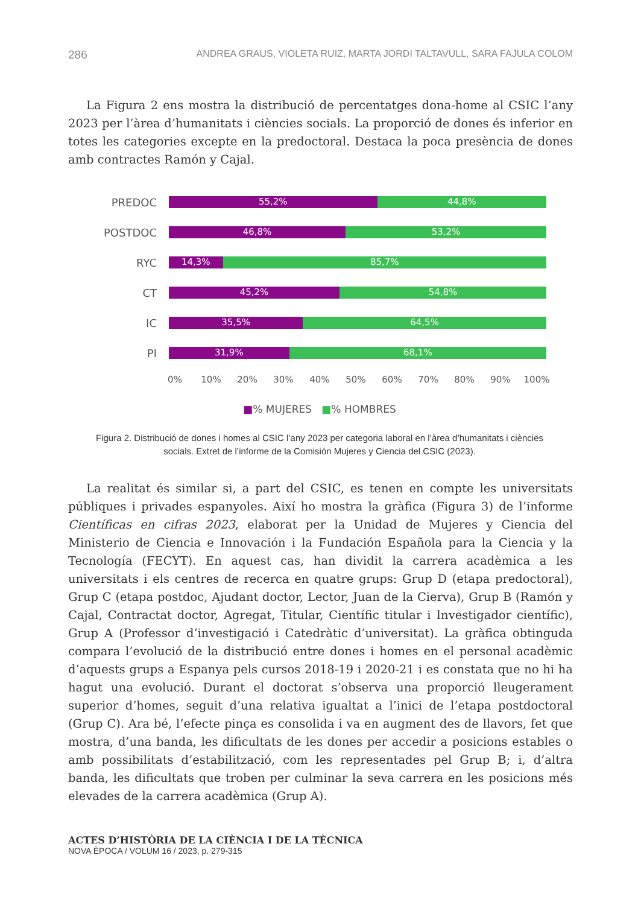286 ANDREA GRAUS, VIOLETA RUIZ, MARTA JORDI TALTAVULL, SARA FAJULA COLOM
La Figura 2 ens mostra la distribució de percentatges dona-home al CSIC l’any 2023 per l’àrea d’humanitats i ciències socials. La proporció de dones és inferior en totes les categories excepte en la predoctoral. Destaca la poca presència de dones amb contractes Ramón y Cajal.
PREDOC
55,2% 44,8%
POSTDOC
46,8% 53,2%
RYC
14,3% 85,7%
CT
45,2% 54,8%
IC
35,5% 64,5%
PI
31,9% 68,1%
0% 10% 20% 30% 40% 50% 60% 70% 80% 90% 100%
■% MUJERES ■% HOMBRES
Figura 2. Distribució de dones i homes al CSIC l’any 2023 per categoria laboral en l’àrea d’humanitats i ciències socials. Extret de l’informe de la Comisión Mujeres y Ciencia del CSIC (2023).
La realitat és similar si, a part del CSIC, es tenen en compte les universitats públiques i privades espanyoles. Així ho mostra la gràfica (Figura 3) de l’informe Científicas en cifras 2023, elaborat per la Unidad de Mujeres y Ciencia del Ministerio de Ciencia e Innovación i la Fundación Española para la Ciencia y la Tecnología (FECYT). En aquest cas, han dividit la carrera acadèmica a les universitats i els centres de recerca en quatre grups: Grup D (etapa predoctoral), Grup C (etapa postdoc, Ajudant doctor, Lector, Juan de la Cierva), Grup B (Ramón y Cajal, Contractat doctor, Agregat, Titular, Científic titular i Investigador científic), Grup A (Professor d’investigació i Catedràtic d’universitat). La gràfica obtinguda compara l’evolució de la distribució entre dones i homes en el personal acadèmic d’aquests grups a Espanya pels cursos 2018-19 i 2020-21 i es constata que no hi ha hagut una evolució. Durant el doctorat s’observa una proporció lleugerament superior d’homes, seguit d’una relativa igualtat a l’inici de l’etapa postdoctoral (Grup C). Ara bé, l’efecte pinça es consolida i va en augment des de llavors, fet que mostra, d’una banda, les dificultats de les dones per accedir a posicions estables o amb possibilitats d’estabilització, com les representades pel Grup B; i, d’altra banda, les dificultats que troben per culminar la seva carrera en les posicions més elevades de la carrera acadèmica (Grup A).
ACTES D’HISTÒRIA DE LA CIÈNCIA I DE LA TÈCNICA
NOVA ÈPOCA / VOLUM 16 / 2023, p. 279-315